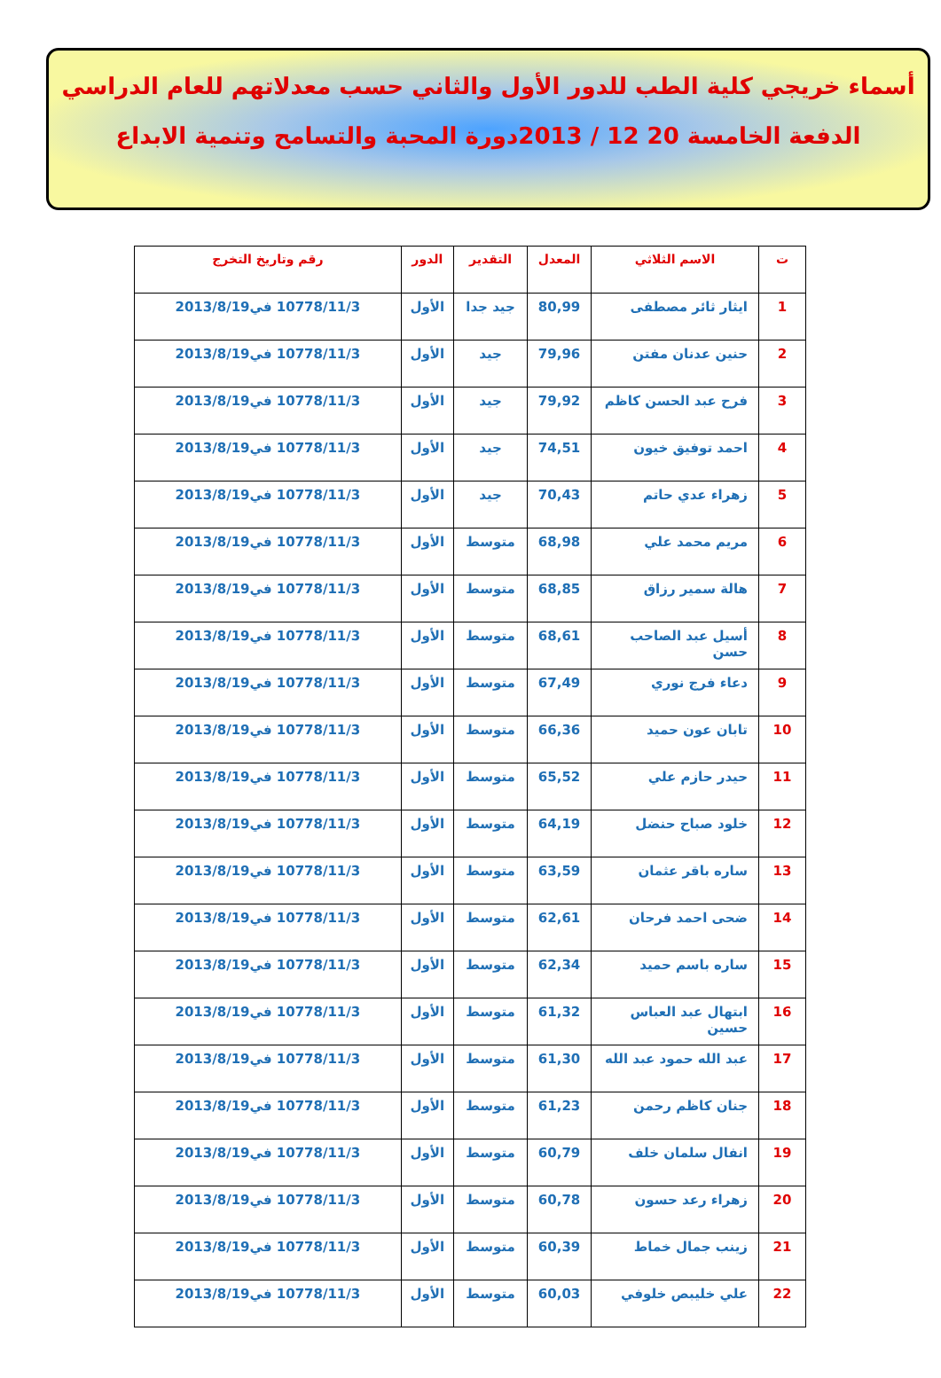أسماء خريجي كلية الطب للدور الأول والثاني حسب معدلاتهم للعام الدراسي
الدفعة الخامسة 20 12 / 2013دورة المحبة والتسامح وتنمية الابداع
| ت | الاسم الثلاثي | المعدل | التقدير | الدور | رقم وتاريخ التخرج |
| --- | --- | --- | --- | --- | --- |
| 1 | ايثار ثائر مصطفى | 80,99 | جيد جدا | الأول | 10778/11/3 في2013/8/19 |
| 2 | حنين عدنان مفتن | 79,96 | جيد | الأول | 10778/11/3 في2013/8/19 |
| 3 | فرح عبد الحسن كاظم | 79,92 | جيد | الأول | 10778/11/3 في2013/8/19 |
| 4 | احمد توفيق خيون | 74,51 | جيد | الأول | 10778/11/3 في2013/8/19 |
| 5 | زهراء عدي حاتم | 70,43 | جيد | الأول | 10778/11/3 في2013/8/19 |
| 6 | مريم محمد علي | 68,98 | متوسط | الأول | 10778/11/3 في2013/8/19 |
| 7 | هالة سمير رزاق | 68,85 | متوسط | الأول | 10778/11/3 في2013/8/19 |
| 8 | أسيل عبد الصاحب حسن | 68,61 | متوسط | الأول | 10778/11/3 في2013/8/19 |
| 9 | دعاء فرج نوري | 67,49 | متوسط | الأول | 10778/11/3 في2013/8/19 |
| 10 | تابان عون حميد | 66,36 | متوسط | الأول | 10778/11/3 في2013/8/19 |
| 11 | حيدر حازم علي | 65,52 | متوسط | الأول | 10778/11/3 في2013/8/19 |
| 12 | خلود صباح حنضل | 64,19 | متوسط | الأول | 10778/11/3 في2013/8/19 |
| 13 | ساره باقر عثمان | 63,59 | متوسط | الأول | 10778/11/3 في2013/8/19 |
| 14 | ضحى احمد فرحان | 62,61 | متوسط | الأول | 10778/11/3 في2013/8/19 |
| 15 | ساره باسم حميد | 62,34 | متوسط | الأول | 10778/11/3 في2013/8/19 |
| 16 | ابتهال عبد العباس حسين | 61,32 | متوسط | الأول | 10778/11/3 في2013/8/19 |
| 17 | عبد الله حمود عبد الله | 61,30 | متوسط | الأول | 10778/11/3 في2013/8/19 |
| 18 | جنان كاظم رحمن | 61,23 | متوسط | الأول | 10778/11/3 في2013/8/19 |
| 19 | انفال سلمان خلف | 60,79 | متوسط | الأول | 10778/11/3 في2013/8/19 |
| 20 | زهراء رعد حسون | 60,78 | متوسط | الأول | 10778/11/3 في2013/8/19 |
| 21 | زينب جمال خماط | 60,39 | متوسط | الأول | 10778/11/3 في2013/8/19 |
| 22 | علي خليبص خلوفي | 60,03 | متوسط | الأول | 10778/11/3 في2013/8/19 |